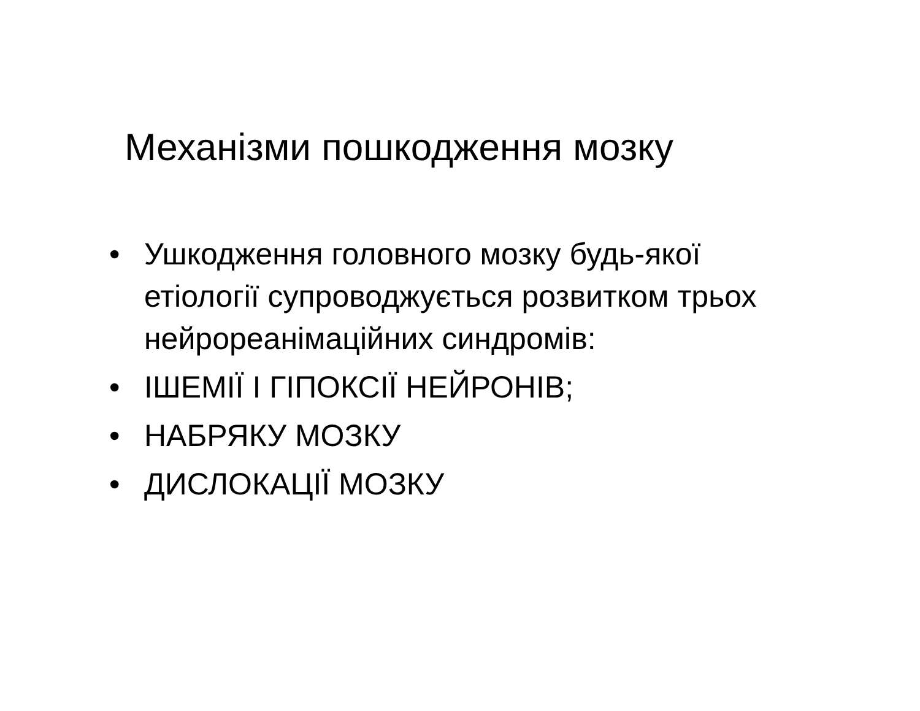Механізми пошкодження мозку
• Ушкодження головного мозку будь-якої етіології супроводжується розвитком трьох нейрореанімаційних синдромів:
• ІШЕМІЇ І ГІПОКСІЇ НЕЙРОНІВ;
• НАБРЯКУ МОЗКУ
• ДИСЛОКАЦІЇ МОЗКУ